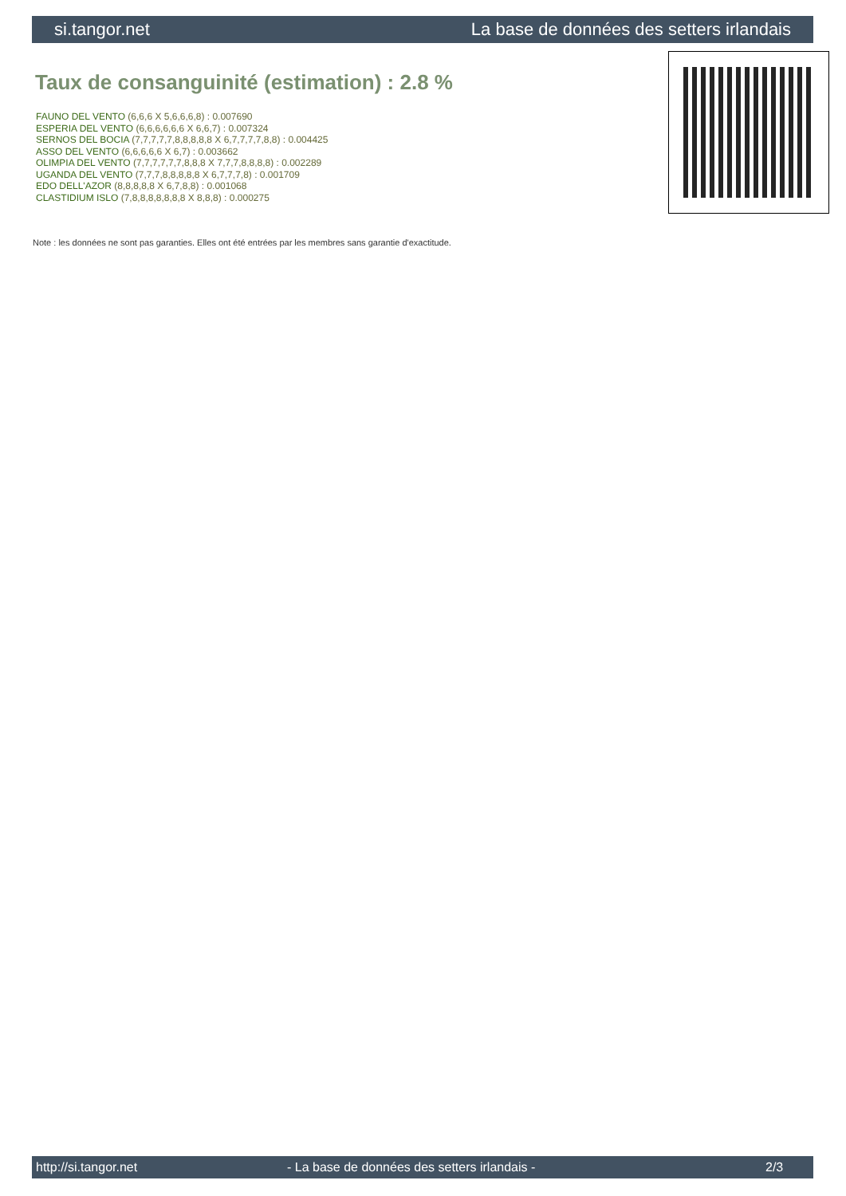si.tangor.net La base de données des setters irlandais
Taux de consanguinité (estimation) : 2.8 %
FAUNO DEL VENTO (6,6,6 X 5,6,6,6,8) : 0.007690
ESPERIA DEL VENTO (6,6,6,6,6,6 X 6,6,7) : 0.007324
SERNOS DEL BOCIA (7,7,7,7,7,8,8,8,8,8 X 6,7,7,7,7,8,8) : 0.004425
ASSO DEL VENTO (6,6,6,6,6 X 6,7) : 0.003662
OLIMPIA DEL VENTO (7,7,7,7,7,7,8,8,8 X 7,7,7,8,8,8,8) : 0.002289
UGANDA DEL VENTO (7,7,7,8,8,8,8,8 X 6,7,7,7,8) : 0.001709
EDO DELL'AZOR (8,8,8,8,8 X 6,7,8,8) : 0.001068
CLASTIDIUM ISLO (7,8,8,8,8,8,8,8 X 8,8,8) : 0.000275
Note : les données ne sont pas garanties. Elles ont été entrées par les membres sans garantie d'exactitude.
http://si.tangor.net - La base de données des setters irlandais - 2/3